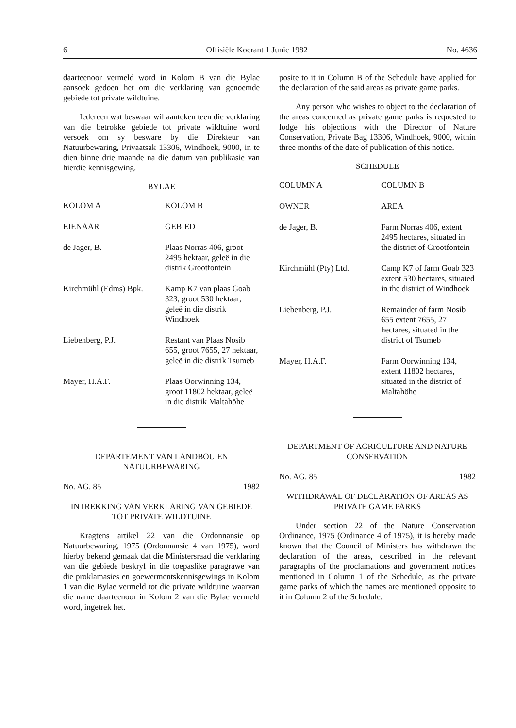6 Offisiële Koerant 1 Junie 1982 No. 4636
daarteenoor vermeld word in Kolom B van die Bylae aansoek gedoen het om die verklaring van genoemde gebiede tot private wildtuine.
Iedereen wat beswaar wil aanteken teen die verklaring van die betrokke gebiede tot private wildtuine word versoek om sy besware by die Direkteur van Natuurbewaring, Privaatsak 13306, Windhoek, 9000, in te dien binne drie maande na die datum van publikasie van hierdie kennisgewing.
BYLAE
| KOLOM A | KOLOM B |
| --- | --- |
| EIENAAR | GEBIED |
| de Jager, B. | Plaas Norras 406, groot 2495 hektaar, geleë in die distrik Grootfontein |
| Kirchmühl (Edms) Bpk. | Kamp K7 van plaas Goab 323, groot 530 hektaar, geleë in die distrik Windhoek |
| Liebenberg, P.J. | Restant van Plaas Nosib 655, groot 7655, 27 hektaar, geleë in die distrik Tsumeb |
| Mayer, H.A.F. | Plaas Oorwinning 134, groot 11802 hektaar, geleë in die distrik Maltahöhe |
DEPARTEMENT VAN LANDBOU EN NATUURBEWARING
No. AG. 85 1982
INTREKKING VAN VERKLARING VAN GEBIEDE TOT PRIVATE WILDTUINE
Kragtens artikel 22 van die Ordonnansie op Natuurbewaring, 1975 (Ordonnansie 4 van 1975), word hierby bekend gemaak dat die Ministersraad die verklaring van die gebiede beskryf in die toepaslike paragrawe van die proklamasies en goewermentskennisgewings in Kolom 1 van die Bylae vermeld tot die private wildtuine waarvan die name daarteenoor in Kolom 2 van die Bylae vermeld word, ingetrek het.
posite to it in Column B of the Schedule have applied for the declaration of the said areas as private game parks.
Any person who wishes to object to the declaration of the areas concerned as private game parks is requested to lodge his objections with the Director of Nature Conservation, Private Bag 13306, Windhoek, 9000, within three months of the date of publication of this notice.
SCHEDULE
| COLUMN A | COLUMN B |
| --- | --- |
| OWNER | AREA |
| de Jager, B. | Farm Norras 406, extent 2495 hectares, situated in the district of Grootfontein |
| Kirchmühl (Pty) Ltd. | Camp K7 of farm Goab 323 extent 530 hectares, situated in the district of Windhoek |
| Liebenberg, P.J. | Remainder of farm Nosib 655 extent 7655, 27 hectares, situated in the district of Tsumeb |
| Mayer, H.A.F. | Farm Oorwinning 134, extent 11802 hectares, situated in the district of Maltahöhe |
DEPARTMENT OF AGRICULTURE AND NATURE CONSERVATION
No. AG. 85 1982
WITHDRAWAL OF DECLARATION OF AREAS AS PRIVATE GAME PARKS
Under section 22 of the Nature Conservation Ordinance, 1975 (Ordinance 4 of 1975), it is hereby made known that the Council of Ministers has withdrawn the declaration of the areas, described in the relevant paragraphs of the proclamations and government notices mentioned in Column 1 of the Schedule, as the private game parks of which the names are mentioned opposite to it in Column 2 of the Schedule.